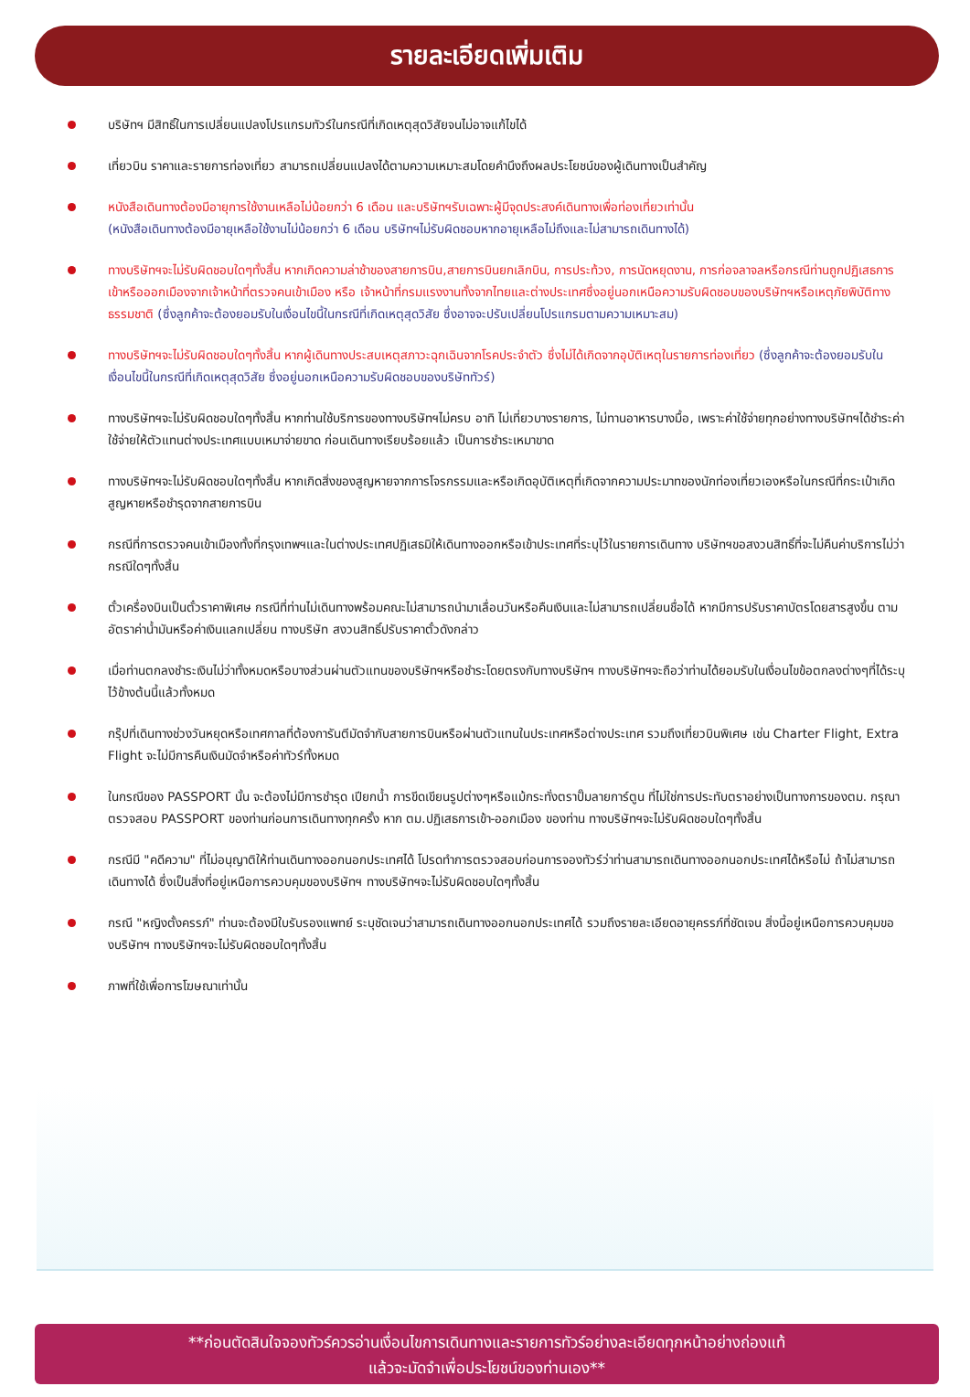รายละเอียดเพิ่มเติม
บริษัทฯ มีสิทธิ์ในการเปลี่ยนแปลงโปรแกรมทัวร์ในกรณีที่เกิดเหตุสุดวิสัยจนไม่อาจแก้ไขได้
เที่ยวบิน ราคาและรายการท่องเที่ยว สามารถเปลี่ยนแปลงได้ตามความเหมาะสมโดยคำนึงถึงผลประโยชน์ของผู้เดินทางเป็นสำคัญ
หนังสือเดินทางต้องมีอายุการใช้งานเหลือไม่น้อยกว่า 6 เดือน และบริษัทฯรับเฉพาะผู้มีจุดประสงค์เดินทางเพื่อท่องเที่ยวเท่านั้น
(หนังสือเดินทางต้องมีอายุเหลือใช้งานไม่น้อยกว่า 6 เดือน บริษัทฯไม่รับผิดชอบหากอายุเหลือไม่ถึงและไม่สามารถเดินทางได้)
ทางบริษัทฯจะไม่รับผิดชอบใดๆทั้งสิ้น หากเกิดความล่าช้าของสายการบิน,สายการบินยกเลิกบิน, การประท้วง, การนัดหยุดงาน, การก่อจลาจลหรือกรณีท่านถูกปฏิเสธการเข้าหรือออกเมืองจากเจ้าหน้าที่ตรวจคนเข้าเมือง หรือ เจ้าหน้าที่กรมแรงงานทั้งจากไทยและต่างประเทศซึ่งอยู่นอกเหนือความรับผิดชอบของบริษัทฯหรือเหตุภัยพิบัติทางธรรมชาติ (ซึ่งลูกค้าจะต้องยอมรับในเงื่อนไขนี้ในกรณีที่เกิดเหตุสุดวิสัย ซึ่งอาจจะปรับเปลี่ยนโปรแกรมตามความเหมาะสม)
ทางบริษัทฯจะไม่รับผิดชอบใดๆทั้งสิ้น หากผู้เดินทางประสบเหตุสภาวะฉุกเฉินจากโรคประจำตัว ซึ่งไม่ได้เกิดจากอุบัติเหตุในรายการท่องเที่ยว (ซึ่งลูกค้าจะต้องยอมรับในเงื่อนไขนี้ในกรณีที่เกิดเหตุสุดวิสัย ซึ่งอยู่นอกเหนือความรับผิดชอบของบริษัททัวร์)
ทางบริษัทฯจะไม่รับผิดชอบใดๆทั้งสิ้น หากท่านใช้บริการของทางบริษัทฯไม่ครบ อาทิ ไม่เที่ยวบางรายการ, ไม่ทานอาหารบางมื้อ, เพราะค่าใช้จ่ายทุกอย่างทางบริษัทฯได้ชำระค่าใช้จ่ายให้ตัวแทนต่างประเทศแบบเหมาจ่ายขาด ก่อนเดินทางเรียบร้อยแล้ว เป็นการชำระเหมาขาด
ทางบริษัทฯจะไม่รับผิดชอบใดๆทั้งสิ้น หากเกิดสิ่งของสูญหายจากการโจรกรรมและหรือเกิดอุบัติเหตุที่เกิดจากความประมาทของนักท่องเที่ยวเองหรือในกรณีที่กระเป๋าเกิดสูญหายหรือชำรุดจากสายการบิน
กรณีที่การตรวจคนเข้าเมืองทั้งที่กรุงเทพฯและในต่างประเทศปฏิเสธมิให้เดินทางออกหรือเข้าประเทศที่ระบุไว้ในรายการเดินทาง บริษัทฯขอสงวนสิทธิ์ที่จะไม่คืนค่าบริการไม่ว่ากรณีใดๆทั้งสิ้น
ตั๋วเครื่องบินเป็นตั๋วราคาพิเศษ กรณีที่ท่านไม่เดินทางพร้อมคณะไม่สามารถนำมาเลื่อนวันหรือคืนเงินและไม่สามารถเปลี่ยนชื่อได้ หากมีการปรับราคาบัตรโดยสารสูงขึ้น ตามอัตราค่าน้ำมันหรือค่าเงินแลกเปลี่ยน ทางบริษัท สงวนสิทธิ์ปรับราคาตั๋วดังกล่าว
เมื่อท่านตกลงชำระเงินไม่ว่าทั้งหมดหรือบางส่วนผ่านตัวแทนของบริษัทฯหรือชำระโดยตรงกับทางบริษัทฯ ทางบริษัทฯจะถือว่าท่านได้ยอมรับในเงื่อนไขข้อตกลงต่างๆที่ได้ระบุไว้ข้างต้นนี้แล้วทั้งหมด
กรุ๊ปที่เดินทางช่วงวันหยุดหรือเทศกาลที่ต้องการันตีมัดจำกับสายการบินหรือผ่านตัวแทนในประเทศหรือต่างประเทศ รวมถึงเที่ยวบินพิเศษ เช่น Charter Flight, Extra Flight จะไม่มีการคืนเงินมัดจำหรือค่าทัวร์ทั้งหมด
ในกรณีของ PASSPORT นั้น จะต้องไม่มีการชำรุด เปียกน้ำ การขีดเขียนรูปต่างๆหรือแม้กระทั่งตราปั๊มลายการ์ตูน ที่ไม่ใช่การประทับตราอย่างเป็นทางการของตม. กรุณาตรวจสอบ PASSPORT ของท่านก่อนการเดินทางทุกครั้ง หาก ตม.ปฏิเสธการเข้า-ออกเมือง ของท่าน ทางบริษัทฯจะไม่รับผิดชอบใดๆทั้งสิ้น
กรณีมี "คดีความ" ที่ไม่อนุญาติให้ท่านเดินทางออกนอกประเทศได้ โปรดทำการตรวจสอบก่อนการจองทัวร์ว่าท่านสามารถเดินทางออกนอกประเทศได้หรือไม่ ถ้าไม่สามารถเดินทางได้ ซึ่งเป็นสิ่งที่อยู่เหนือการควบคุมของบริษัทฯ ทางบริษัทฯจะไม่รับผิดชอบใดๆทั้งสิ้น
กรณี "หญิงตั้งครรภ์" ท่านจะต้องมีใบรับรองแพทย์ ระบุชัดเจนว่าสามารถเดินทางออกนอกประเทศได้ รวมถึงรายละเอียดอายุครรภ์ที่ชัดเจน สิ่งนี้อยู่เหนือการควบคุมของบริษัทฯ ทางบริษัทฯจะไม่รับผิดชอบใดๆทั้งสิ้น
ภาพที่ใช้เพื่อการโฆษณาเท่านั้น
**ก่อนตัดสินใจจองทัวร์ควรอ่านเงื่อนไขการเดินทางและรายการทัวร์อย่างละเอียดทุกหน้าอย่างถ่องแท้
แล้วจะมัดจำเพื่อประโยชน์ของท่านเอง**